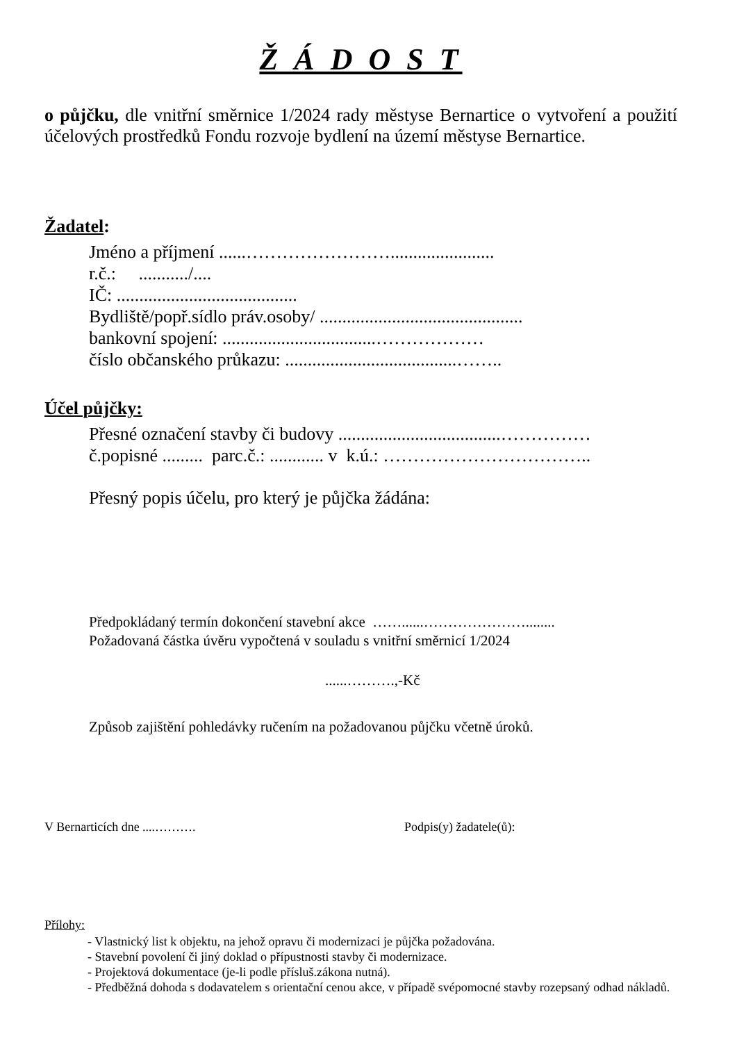Ž Á D O S T
o půjčku, dle vnitřní směrnice 1/2024 rady městyse Bernartice o vytvoření a použití účelových prostředků Fondu rozvoje bydlení na území městyse Bernartice.
Žadatel:
Jméno a příjmení ......…………………….......................
r.č.: .........../....
IČ: ........................................
Bydliště/popř.sídlo práv.osoby/ .............................................
bankovní spojení: ..................................………………
číslo občanského průkazu: ......................................……..
Účel půjčky:
Přesné označení stavby či budovy ....................................……………
č.popisné ......... parc.č.: ............ v k.ú.: ……………………………..
Přesný popis účelu, pro který je půjčka žádána:
Předpokládaný termín dokončení stavební akce ……......…………………........
Požadovaná částka úvěru vypočtená v souladu s vnitřní směrnicí 1/2024
......……….,-Kč
Způsob zajištění pohledávky ručením na požadovanou půjčku včetně úroků.
V Bernarticích dne ....………. Podpis(y) žadatele(ů):
Přílohy:
- Vlastnický list k objektu, na jehož opravu či modernizaci je půjčka požadována.
- Stavební povolení či jiný doklad o přípustnosti stavby či modernizace.
- Projektová dokumentace (je-li podle přísluš.zákona nutná).
- Předběžná dohoda s dodavatelem s orientační cenou akce, v případě svépomocné stavby rozepsaný odhad nákladů.